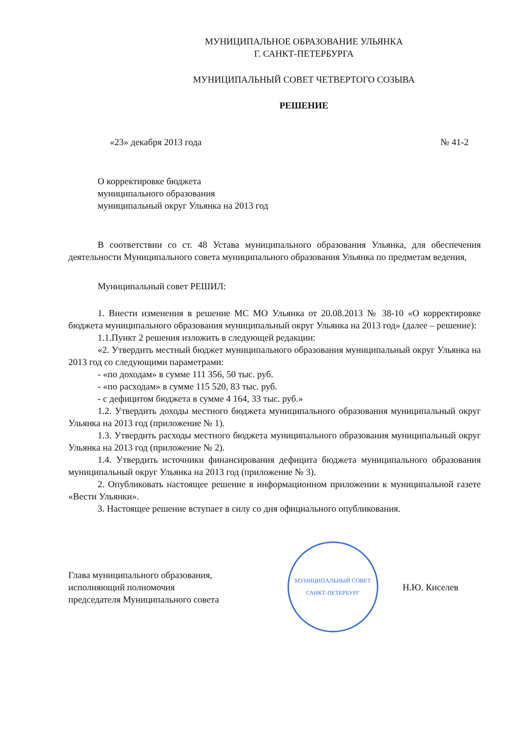МУНИЦИПАЛЬНОЕ ОБРАЗОВАНИЕ УЛЬЯНКА
Г. САНКТ-ПЕТЕРБУРГА
МУНИЦИПАЛЬНЫЙ СОВЕТ ЧЕТВЕРТОГО СОЗЫВА
РЕШЕНИЕ
«23» декабря 2013 года № 41-2
О корректировке бюджета
муниципального образования
муниципальный округ Ульянка на 2013 год
В соответствии со ст. 48 Устава муниципального образования Ульянка, для обеспечения деятельности Муниципального совета муниципального образования Ульянка по предметам ведения,
Муниципальный совет РЕШИЛ:
1. Внести изменения в решение МС МО Ульянка от 20.08.2013 № 38-10 «О корректировке бюджета муниципального образования муниципальный округ Ульянка на 2013 год» (далее – решение):
1.1.Пункт 2 решения изложить в следующей редакции:
«2. Утвердить местный бюджет муниципального образования муниципальный округ Ульянка на 2013 год со следующими параметрами:
- «по доходам» в сумме 111 356, 50 тыс. руб.
- «по расходам» в сумме 115 520, 83 тыс. руб.
- с дефицитом бюджета в сумме 4 164, 33 тыс. руб.»
1.2. Утвердить доходы местного бюджета муниципального образования муниципальный округ Ульянка на 2013 год (приложение № 1).
1.3. Утвердить расходы местного бюджета муниципального образования муниципальный округ Ульянка на 2013 год (приложение № 2).
1.4. Утвердить источники финансирования дефицита бюджета муниципального образования муниципальный округ Ульянка на 2013 год (приложение № 3).
2. Опубликовать настоящее решение в информационном приложении к муниципальной газете «Вести Ульянки».
3. Настоящее решение вступает в силу со дня официального опубликования.
Глава муниципального образования,
исполняющий полномочия
председателя Муниципального совета
МУНИЦИПАЛЬНЫЙ СОВЕТ
САНКТ-ПЕТЕРБУРГ
Н.Ю. Киселев